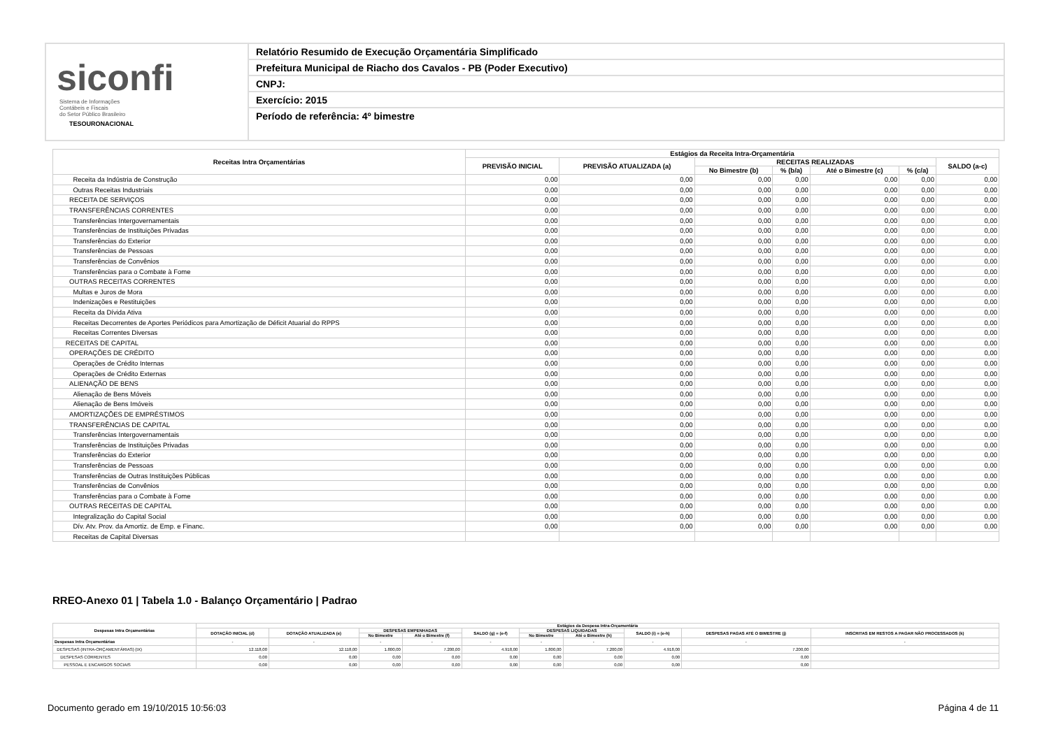siconfi Sistema de Informações
Contábeis e Fiscais
do Setor Público Brasileiro
TESOURONACIONAL
Relatório Resumido de Execução Orçamentária Simplificado
Prefeitura Municipal de Riacho dos Cavalos - PB (Poder Executivo)
CNPJ:
Exercício: 2015
Período de referência: 4º bimestre
| Receitas Intra Orçamentárias | Estágios da Receita Intra-Orçamentária | | | | | | |
| --- | --- | --- | --- | --- | --- | --- | --- |
| | PREVISÃO INICIAL | PREVISÃO ATUALIZADA (a) | RECEITAS REALIZADAS | | | | SALDO (a-c) |
| | | | No Bimestre (b) | % (b/a) | Até o Bimestre (c) | % (c/a) | |
| Receita da Indústria de Construção | 0,00 | 0,00 | 0,00 | 0,00 | 0,00 | 0,00 | 0,00 |
| Outras Receitas Industriais | 0,00 | 0,00 | 0,00 | 0,00 | 0,00 | 0,00 | 0,00 |
| RECEITA DE SERVIÇOS | 0,00 | 0,00 | 0,00 | 0,00 | 0,00 | 0,00 | 0,00 |
| TRANSFERÊNCIAS CORRENTES | 0,00 | 0,00 | 0,00 | 0,00 | 0,00 | 0,00 | 0,00 |
| Transferências Intergovernamentais | 0,00 | 0,00 | 0,00 | 0,00 | 0,00 | 0,00 | 0,00 |
| Transferências de Instituições Privadas | 0,00 | 0,00 | 0,00 | 0,00 | 0,00 | 0,00 | 0,00 |
| Transferências do Exterior | 0,00 | 0,00 | 0,00 | 0,00 | 0,00 | 0,00 | 0,00 |
| Transferências de Pessoas | 0,00 | 0,00 | 0,00 | 0,00 | 0,00 | 0,00 | 0,00 |
| Transferências de Convênios | 0,00 | 0,00 | 0,00 | 0,00 | 0,00 | 0,00 | 0,00 |
| Transferências para o Combate à Fome | 0,00 | 0,00 | 0,00 | 0,00 | 0,00 | 0,00 | 0,00 |
| OUTRAS RECEITAS CORRENTES | 0,00 | 0,00 | 0,00 | 0,00 | 0,00 | 0,00 | 0,00 |
| Multas e Juros de Mora | 0,00 | 0,00 | 0,00 | 0,00 | 0,00 | 0,00 | 0,00 |
| Indenizações e Restituições | 0,00 | 0,00 | 0,00 | 0,00 | 0,00 | 0,00 | 0,00 |
| Receita da Dívida Ativa | 0,00 | 0,00 | 0,00 | 0,00 | 0,00 | 0,00 | 0,00 |
| Receitas Decorrentes de Aportes Periódicos para Amortização de Déficit Atuarial do RPPS | 0,00 | 0,00 | 0,00 | 0,00 | 0,00 | 0,00 | 0,00 |
| Receitas Correntes Diversas | 0,00 | 0,00 | 0,00 | 0,00 | 0,00 | 0,00 | 0,00 |
| RECEITAS DE CAPITAL | 0,00 | 0,00 | 0,00 | 0,00 | 0,00 | 0,00 | 0,00 |
| OPERAÇÕES DE CRÉDITO | 0,00 | 0,00 | 0,00 | 0,00 | 0,00 | 0,00 | 0,00 |
| Operações de Crédito Internas | 0,00 | 0,00 | 0,00 | 0,00 | 0,00 | 0,00 | 0,00 |
| Operações de Crédito Externas | 0,00 | 0,00 | 0,00 | 0,00 | 0,00 | 0,00 | 0,00 |
| ALIENAÇÃO DE BENS | 0,00 | 0,00 | 0,00 | 0,00 | 0,00 | 0,00 | 0,00 |
| Alienação de Bens Móveis | 0,00 | 0,00 | 0,00 | 0,00 | 0,00 | 0,00 | 0,00 |
| Alienação de Bens Imóveis | 0,00 | 0,00 | 0,00 | 0,00 | 0,00 | 0,00 | 0,00 |
| AMORTIZAÇÕES DE EMPRÉSTIMOS | 0,00 | 0,00 | 0,00 | 0,00 | 0,00 | 0,00 | 0,00 |
| TRANSFERÊNCIAS DE CAPITAL | 0,00 | 0,00 | 0,00 | 0,00 | 0,00 | 0,00 | 0,00 |
| Transferências Intergovernamentais | 0,00 | 0,00 | 0,00 | 0,00 | 0,00 | 0,00 | 0,00 |
| Transferências de Instituições Privadas | 0,00 | 0,00 | 0,00 | 0,00 | 0,00 | 0,00 | 0,00 |
| Transferências do Exterior | 0,00 | 0,00 | 0,00 | 0,00 | 0,00 | 0,00 | 0,00 |
| Transferências de Pessoas | 0,00 | 0,00 | 0,00 | 0,00 | 0,00 | 0,00 | 0,00 |
| Transferências de Outras Instituições Públicas | 0,00 | 0,00 | 0,00 | 0,00 | 0,00 | 0,00 | 0,00 |
| Transferências de Convênios | 0,00 | 0,00 | 0,00 | 0,00 | 0,00 | 0,00 | 0,00 |
| Transferências para o Combate à Fome | 0,00 | 0,00 | 0,00 | 0,00 | 0,00 | 0,00 | 0,00 |
| OUTRAS RECEITAS DE CAPITAL | 0,00 | 0,00 | 0,00 | 0,00 | 0,00 | 0,00 | 0,00 |
| Integralização do Capital Social | 0,00 | 0,00 | 0,00 | 0,00 | 0,00 | 0,00 | 0,00 |
| Dív. Atv. Prov. da Amortiz. de Emp. e Financ. | 0,00 | 0,00 | 0,00 | 0,00 | 0,00 | 0,00 | 0,00 |
| Receitas de Capital Diversas | | | | | | | |
RREO-Anexo 01 | Tabela 1.0 - Balanço Orçamentário | Padrao
| Despesas Intra Orçamentárias | Estágios da Despesa Intra-Orçamentária | | | | | | | | | |
| --- | --- | --- | --- | --- | --- | --- | --- | --- | --- | --- |
| | DOTAÇÃO INICIAL (d) | DOTAÇÃO ATUALIZADA (e) | DESPESAS EMPENHADAS | | SALDO (g) = (e-f) | DESPESAS LIQUIDADAS | | SALDO (i) = (e-h) | DESPESAS PAGAS ATÉ O BIMESTRE (j) | INSCRITAS EM RESTOS A PAGAR NÃO PROCESSADOS (k) |
| | | | No Bimestre | Até o Bimestre (f) | | No Bimestre | Até o Bimestre (h) | | | |
| Despesas Intra Orçamentárias | - | - | - | - | - | - | - | - | - | - |
| DESPESAS (INTRA-ORÇAMENTÁRIAS) (IX) | 12.118,00 | 12.118,00 | 1.800,00 | 7.200,00 | 4.918,00 | 1.800,00 | 7.200,00 | 4.918,00 | 7.200,00 | |
| DESPESAS CORRENTES | 0,00 | 0,00 | 0,00 | 0,00 | 0,00 | 0,00 | 0,00 | 0,00 | 0,00 | |
| PESSOAL E ENCARGOS SOCIAIS | 0,00 | 0,00 | 0,00 | 0,00 | 0,00 | 0,00 | 0,00 | 0,00 | 0,00 | |
Documento gerado em 19/10/2015 10:56:03
Página 4 de 11